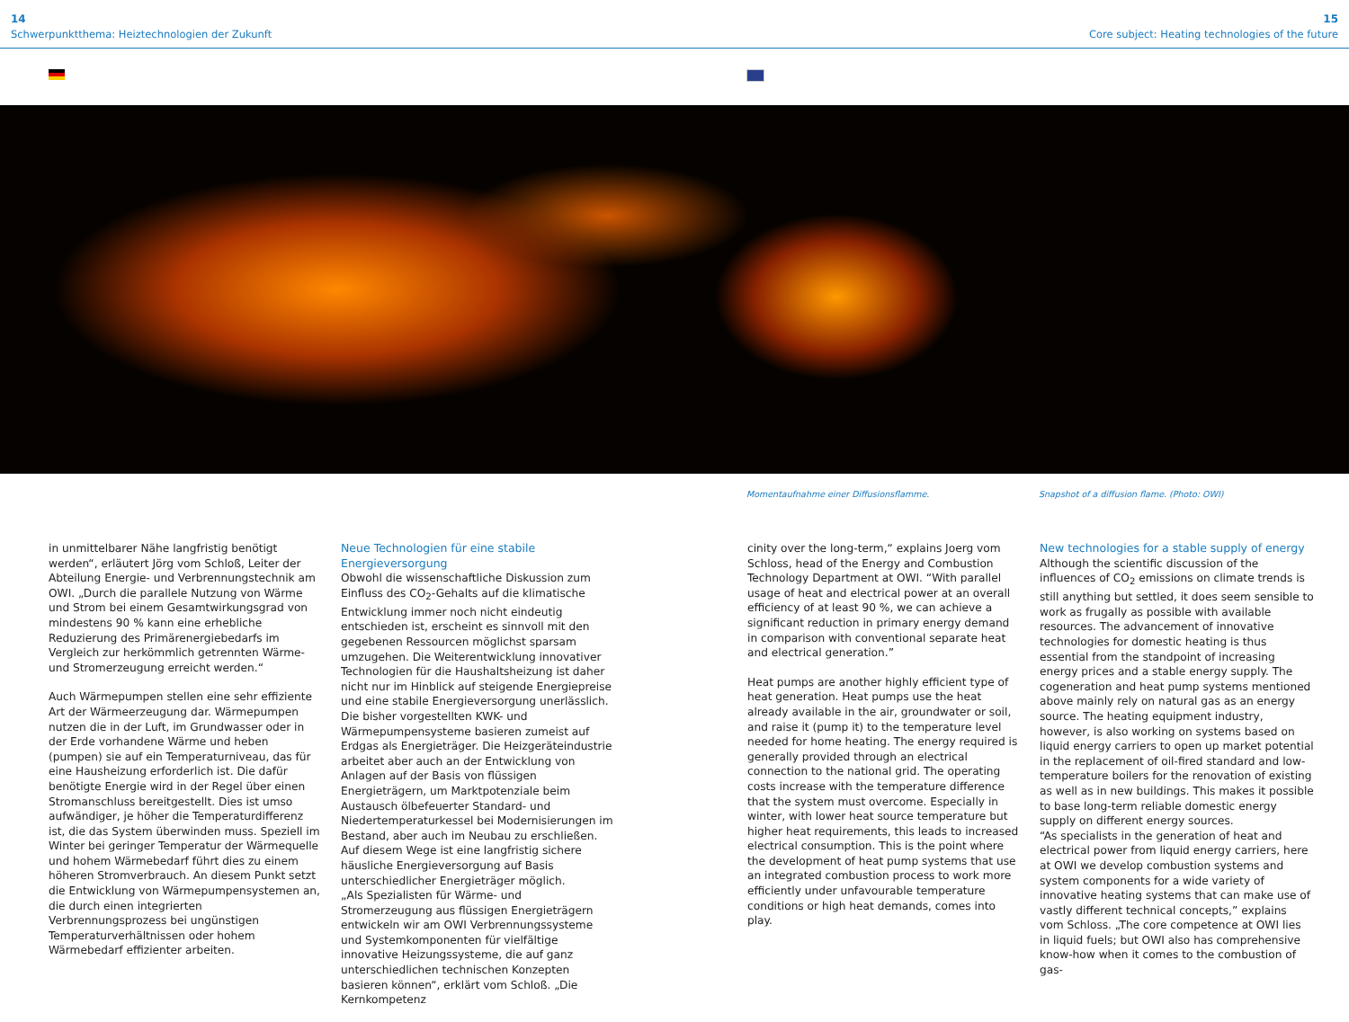14
Schwerpunktthema: Heiztechnologien der Zukunft
15
Core subject: Heating technologies of the future
Momentaufnahme einer Diffusionsflamme. Snapshot of a diffusion flame. (Photo: OWI)
in unmittelbarer Nähe langfristig benötigt werden“, erläutert Jörg vom Schloß, Leiter der Abteilung Energie- und Verbrennungstechnik am OWI. „Durch die parallele Nutzung von Wärme und Strom bei einem Gesamtwirkungsgrad von mindestens 90 % kann eine erhebliche Reduzierung des Primärenergiebedarfs im Vergleich zur herkömmlich getrennten Wärme- und Stromerzeugung erreicht werden.“
Auch Wärmepumpen stellen eine sehr effiziente Art der Wärmeerzeugung dar. Wärmepumpen nutzen die in der Luft, im Grundwasser oder in der Erde vorhandene Wärme und heben (pumpen) sie auf ein Temperaturniveau, das für eine Hausheizung erforderlich ist. Die dafür benötigte Energie wird in der Regel über einen Stromanschluss bereitgestellt. Dies ist umso aufwändiger, je höher die Temperaturdifferenz ist, die das System überwinden muss. Speziell im Winter bei geringer Temperatur der Wärmequelle und hohem Wärmebedarf führt dies zu einem höheren Stromverbrauch. An diesem Punkt setzt die Entwicklung von Wärmepumpensystemen an, die durch einen integrierten Verbrennungsprozess bei ungünstigen Temperaturverhältnissen oder hohem Wärmebedarf effizienter arbeiten.
Neue Technologien für eine stabile Energieversorgung
Obwohl die wissenschaftliche Diskussion zum Einfluss des CO<sub>2</sub>-Gehalts auf die klimatische Entwicklung immer noch nicht eindeutig entschieden ist, erscheint es sinnvoll mit den gegebenen Ressourcen möglichst sparsam umzugehen. Die Weiterentwicklung innovativer Technologien für die Haushaltsheizung ist daher nicht nur im Hinblick auf steigende Energiepreise und eine stabile Energieversorgung unerlässlich. Die bisher vorgestellten KWK- und Wärmepumpensysteme basieren zumeist auf Erdgas als Energieträger. Die Heizgeräteindustrie arbeitet aber auch an der Entwicklung von Anlagen auf der Basis von flüssigen Energieträgern, um Marktpotenziale beim Austausch ölbefeuerter Standard- und Niedertemperaturkessel bei Modernisierungen im Bestand, aber auch im Neubau zu erschließen. Auf diesem Wege ist eine langfristig sichere häusliche Energieversorgung auf Basis unterschiedlicher Energieträger möglich.
„Als Spezialisten für Wärme- und Stromerzeugung aus flüssigen Energieträgern entwickeln wir am OWI Verbrennungssysteme und Systemkomponenten für vielfältige innovative Heizungssysteme, die auf ganz unterschiedlichen technischen Konzepten basieren können“, erklärt vom Schloß. „Die Kernkompetenz
cinity over the long-term,“ explains Joerg vom Schloss, head of the Energy and Combustion Technology Department at OWI. “With parallel usage of heat and electrical power at an overall efficiency of at least 90 %, we can achieve a significant reduction in primary energy demand in comparison with conventional separate heat and electrical generation.”
Heat pumps are another highly efficient type of heat generation. Heat pumps use the heat already available in the air, groundwater or soil, and raise it (pump it) to the temperature level needed for home heating. The energy required is generally provided through an electrical connection to the national grid. The operating costs increase with the temperature difference that the system must overcome. Especially in winter, with lower heat source temperature but higher heat requirements, this leads to increased electrical consumption. This is the point where the development of heat pump systems that use an integrated combustion process to work more efficiently under unfavourable temperature conditions or high heat demands, comes into play.
New technologies for a stable supply of energy
Although the scientific discussion of the influences of CO<sub>2</sub> emissions on climate trends is still anything but settled, it does seem sensible to work as frugally as possible with available resources. The advancement of innovative technologies for domestic heating is thus essential from the standpoint of increasing energy prices and a stable energy supply. The cogeneration and heat pump systems mentioned above mainly rely on natural gas as an energy source. The heating equipment industry, however, is also working on systems based on liquid energy carriers to open up market potential in the replacement of oil-fired standard and low-temperature boilers for the renovation of existing as well as in new buildings. This makes it possible to base long-term reliable domestic energy supply on different energy sources.
“As specialists in the generation of heat and electrical power from liquid energy carriers, here at OWI we develop combustion systems and system components for a wide variety of innovative heating systems that can make use of vastly different technical concepts,” explains vom Schloss. „The core competence at OWI lies in liquid fuels; but OWI also has comprehensive know-how when it comes to the combustion of gas-